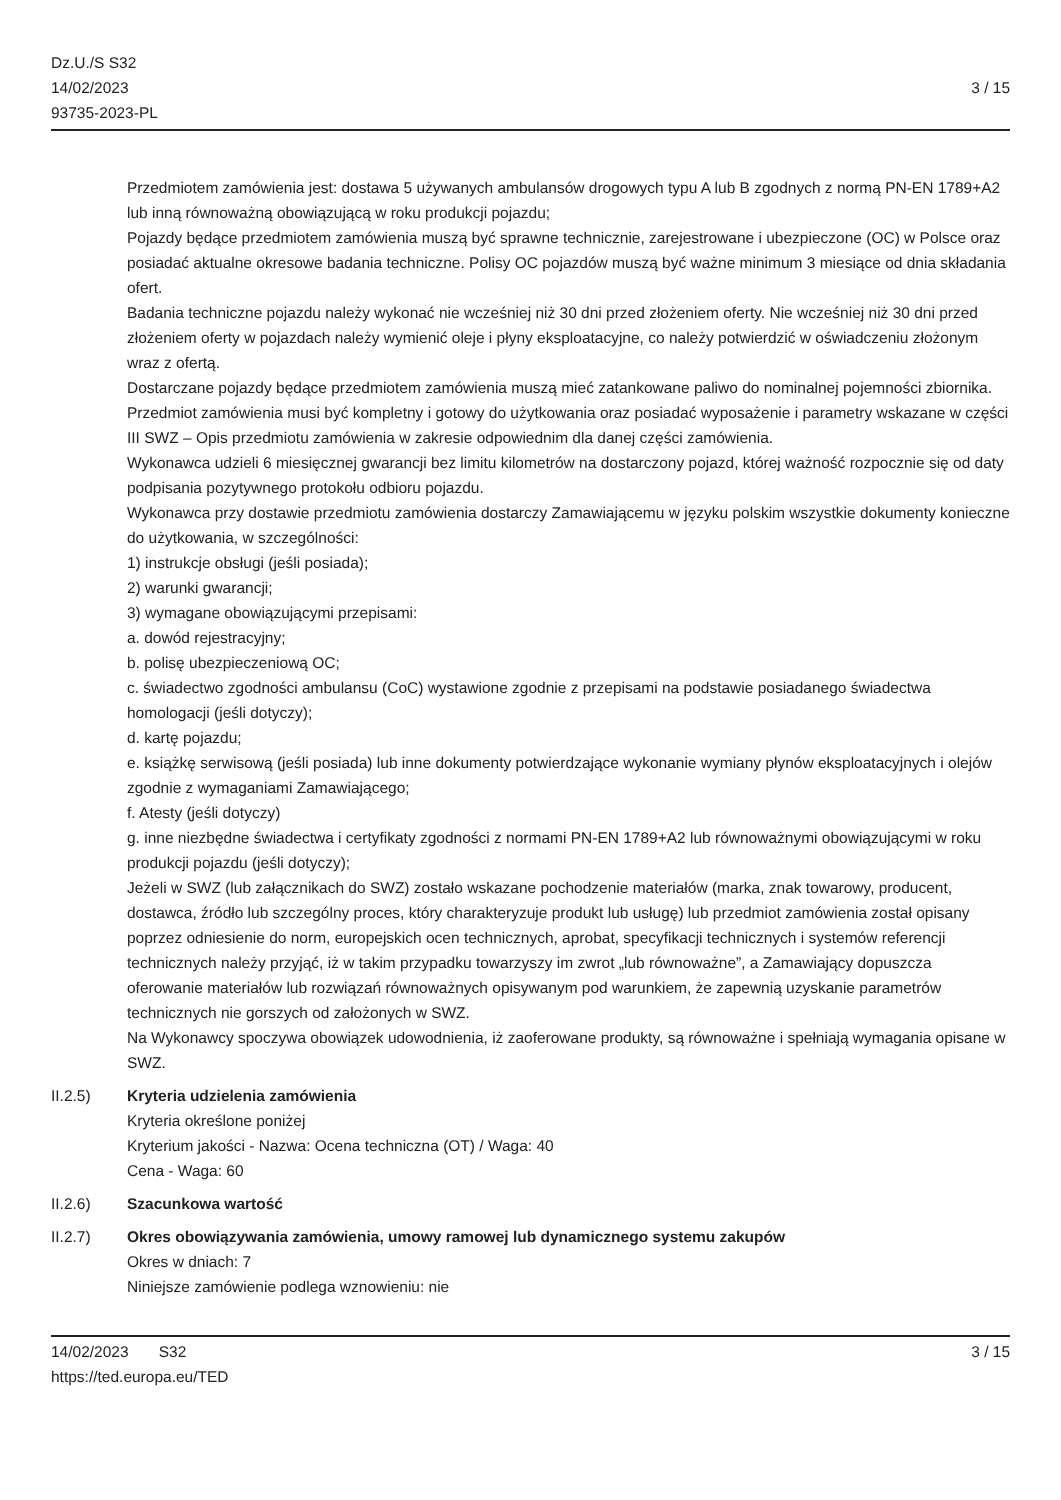Dz.U./S S32
14/02/2023
93735-2023-PL
3 / 15
Przedmiotem zamówienia jest: dostawa 5 używanych ambulansów drogowych typu A lub B zgodnych z normą PN-EN 1789+A2 lub inną równoważną obowiązującą w roku produkcji pojazdu;
Pojazdy będące przedmiotem zamówienia muszą być sprawne technicznie, zarejestrowane i ubezpieczone (OC) w Polsce oraz posiadać aktualne okresowe badania techniczne. Polisy OC pojazdów muszą być ważne minimum 3 miesiące od dnia składania ofert.
Badania techniczne pojazdu należy wykonać nie wcześniej niż 30 dni przed złożeniem oferty. Nie wcześniej niż 30 dni przed złożeniem oferty w pojazdach należy wymienić oleje i płyny eksploatacyjne, co należy potwierdzić w oświadczeniu złożonym wraz z ofertą.
Dostarczane pojazdy będące przedmiotem zamówienia muszą mieć zatankowane paliwo do nominalnej pojemności zbiornika.
Przedmiot zamówienia musi być kompletny i gotowy do użytkowania oraz posiadać wyposażenie i parametry wskazane w części III SWZ – Opis przedmiotu zamówienia w zakresie odpowiednim dla danej części zamówienia.
Wykonawca udzieli 6 miesięcznej gwarancji bez limitu kilometrów na dostarczony pojazd, której ważność rozpocznie się od daty podpisania pozytywnego protokołu odbioru pojazdu.
Wykonawca przy dostawie przedmiotu zamówienia dostarczy Zamawiającemu w języku polskim wszystkie dokumenty konieczne do użytkowania, w szczególności:
1) instrukcje obsługi (jeśli posiada);
2) warunki gwarancji;
3) wymagane obowiązującymi przepisami:
a. dowód rejestracyjny;
b. polisę ubezpieczeniową OC;
c. świadectwo zgodności ambulansu (CoC) wystawione zgodnie z przepisami na podstawie posiadanego świadectwa homologacji (jeśli dotyczy);
d. kartę pojazdu;
e. książkę serwisową (jeśli posiada) lub inne dokumenty potwierdzające wykonanie wymiany płynów eksploatacyjnych i olejów zgodnie z wymaganiami Zamawiającego;
f. Atesty (jeśli dotyczy)
g. inne niezbędne świadectwa i certyfikaty zgodności z normami PN-EN 1789+A2 lub równoważnymi obowiązującymi w roku produkcji pojazdu (jeśli dotyczy);
Jeżeli w SWZ (lub załącznikach do SWZ) zostało wskazane pochodzenie materiałów (marka, znak towarowy, producent, dostawca, źródło lub szczególny proces, który charakteryzuje produkt lub usługę) lub przedmiot zamówienia został opisany poprzez odniesienie do norm, europejskich ocen technicznych, aprobat, specyfikacji technicznych i systemów referencji technicznych należy przyjąć, iż w takim przypadku towarzyszy im zwrot „lub równoważne”, a Zamawiający dopuszcza oferowanie materiałów lub rozwiązań równoważnych opisywanym pod warunkiem, że zapewnią uzyskanie parametrów technicznych nie gorszych od założonych w SWZ.
Na Wykonawcy spoczywa obowiązek udowodnienia, iż zaoferowane produkty, są równoważne i spełniają wymagania opisane w SWZ.
II.2.5) Kryteria udzielenia zamówienia
Kryteria określone poniżej
Kryterium jakości - Nazwa: Ocena techniczna (OT) / Waga: 40
Cena - Waga: 60
II.2.6) Szacunkowa wartość
II.2.7) Okres obowiązywania zamówienia, umowy ramowej lub dynamicznego systemu zakupów
Okres w dniach: 7
Niniejsze zamówienie podlega wznowieniu: nie
14/02/2023 S32
https://ted.europa.eu/TED
3 / 15